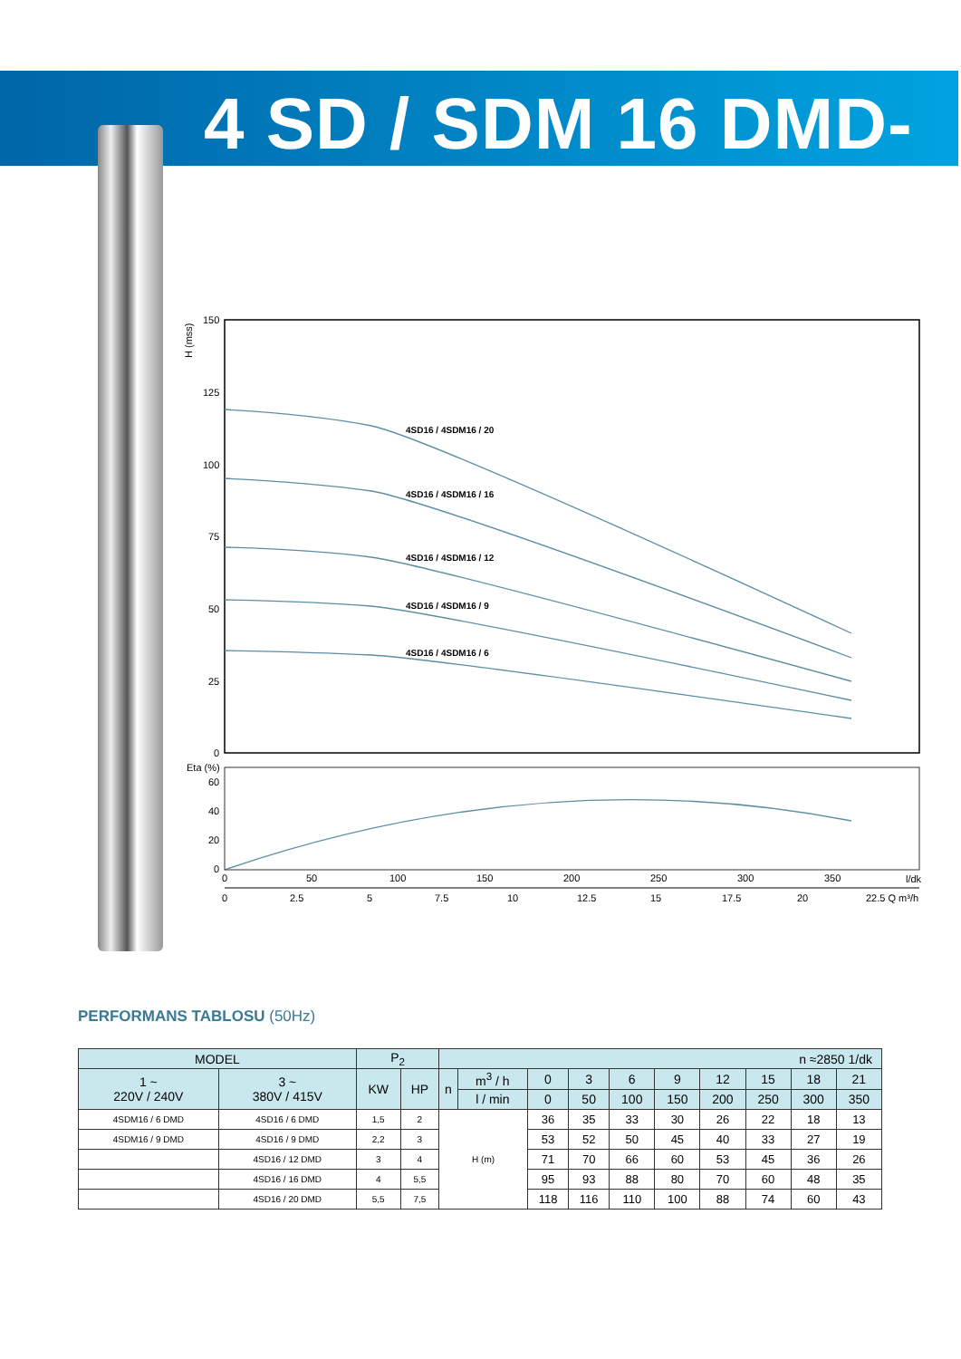4 SD / SDM 16 DMD-P2
H (mss)
150
125
100
75
50
25
0
4SD16 / 4SDM16 / 20
4SD16 / 4SDM16 / 16
4SD16 / 4SDM16 / 12
4SD16 / 4SDM16 / 9
4SD16 / 4SDM16 / 6
Eta (%)
60
40
20
0
0
50
100
150
200
250
300
350
l/dk
0
2.5
5
7.5
10
12.5
15
17.5
20
22.5 Q m³/h
PERFORMANS TABLOSU (50Hz)
| MODEL | | P<sub>2</sub> | | n ≈2850 1/dk | | | | | | | | | |
| --- | --- | --- | --- | --- | --- | --- | --- | --- | --- | --- | --- | --- | --- |
| 1 ~ 220V / 240V | 3 ~ 380V / 415V | KW | HP | n | m<sup>3</sup> / h | 0 | 3 | 6 | 9 | 12 | 15 | 18 | 21 |
| | | | | | l / min | 0 | 50 | 100 | 150 | 200 | 250 | 300 | 350 |
| 4SDM16 / 6 DMD | 4SD16 / 6 DMD | 1,5 | 2 | H (m) | | 36 | 35 | 33 | 30 | 26 | 22 | 18 | 13 |
| 4SDM16 / 9 DMD | 4SD16 / 9 DMD | 2,2 | 3 | | | 53 | 52 | 50 | 45 | 40 | 33 | 27 | 19 |
| | 4SD16 / 12 DMD | 3 | 4 | | | 71 | 70 | 66 | 60 | 53 | 45 | 36 | 26 |
| | 4SD16 / 16 DMD | 4 | 5,5 | | | 95 | 93 | 88 | 80 | 70 | 60 | 48 | 35 |
| | 4SD16 / 20 DMD | 5,5 | 7,5 | | | 118 | 116 | 110 | 100 | 88 | 74 | 60 | 43 |